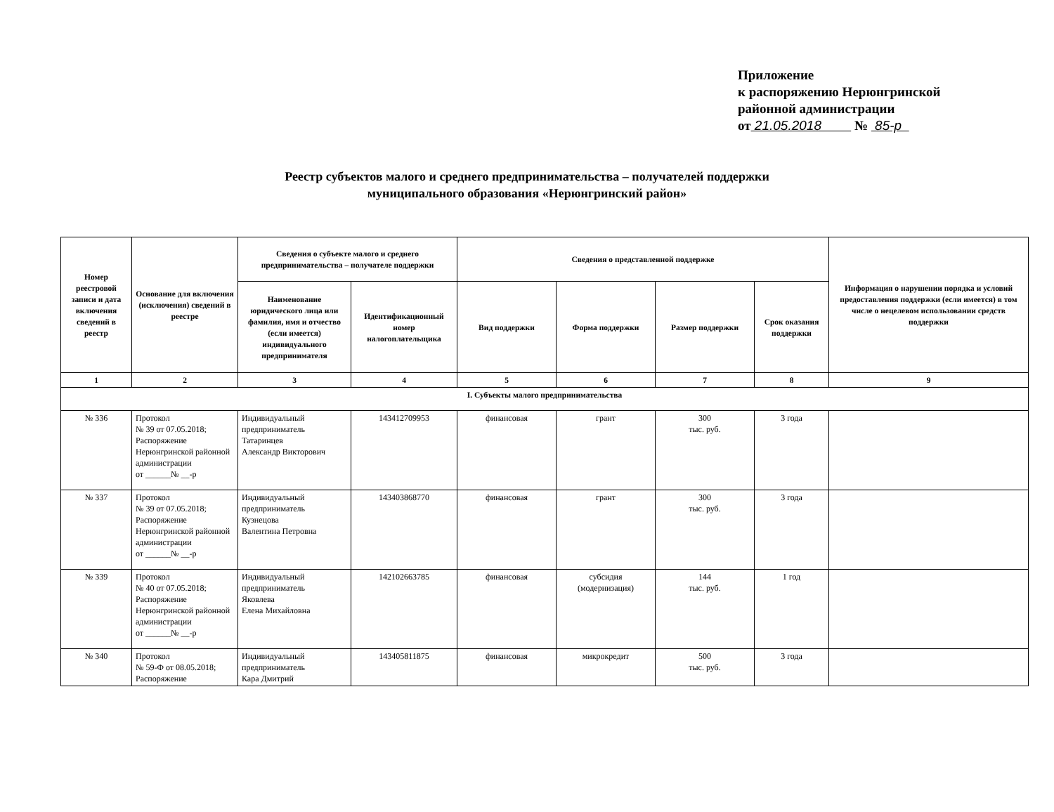Приложение
к распоряжению Нерюнгринской
районной администрации
от 21.05.2018 № 85-р
Реестр субъектов малого и среднего предпринимательства – получателей поддержки
муниципального образования «Нерюнгринский район»
| Номер реестровой записи и дата включения сведений в реестр | Основание для включения (исключения) сведений в реестре | Сведения о субъекте малого и среднего предпринимательства – получателе поддержки | | Сведения о представленной поддержке | | | | Информация о нарушении порядка и условий предоставления поддержки (если имеется) в том числе о нецелевом использовании средств поддержки |
| --- | --- | --- | --- | --- | --- | --- | --- | --- |
| | | Наименование юридического лица или фамилия, имя и отчество (если имеется) индивидуального предпринимателя | Идентификационный номер налогоплательщика | Вид поддержки | Форма поддержки | Размер поддержки | Срок оказания поддержки | |
| 1 | 2 | 3 | 4 | 5 | 6 | 7 | 8 | 9 |
| I. Субъекты малого предпринимательства | | | | | | | | |
| № 336 | Протокол № 39 от 07.05.2018; Распоряжение Нерюнгринской районной администрации от ______№ __-р | Индивидуальный предприниматель Татаринцев Александр Викторович | 143412709953 | финансовая | грант | 300 тыс. руб. | 3 года | |
| № 337 | Протокол № 39 от 07.05.2018; Распоряжение Нерюнгринской районной администрации от ______№ __-р | Индивидуальный предприниматель Кузнецова Валентина Петровна | 143403868770 | финансовая | грант | 300 тыс. руб. | 3 года | |
| № 339 | Протокол № 40 от 07.05.2018; Распоряжение Нерюнгринской районной администрации от ______№ __-р | Индивидуальный предприниматель Яковлева Елена Михайловна | 142102663785 | финансовая | субсидия (модернизация) | 144 тыс. руб. | 1 год | |
| № 340 | Протокол № 59-Ф от 08.05.2018; Распоряжение | Индивидуальный предприниматель Кара Дмитрий | 143405811875 | финансовая | микрокредит | 500 тыс. руб. | 3 года | |